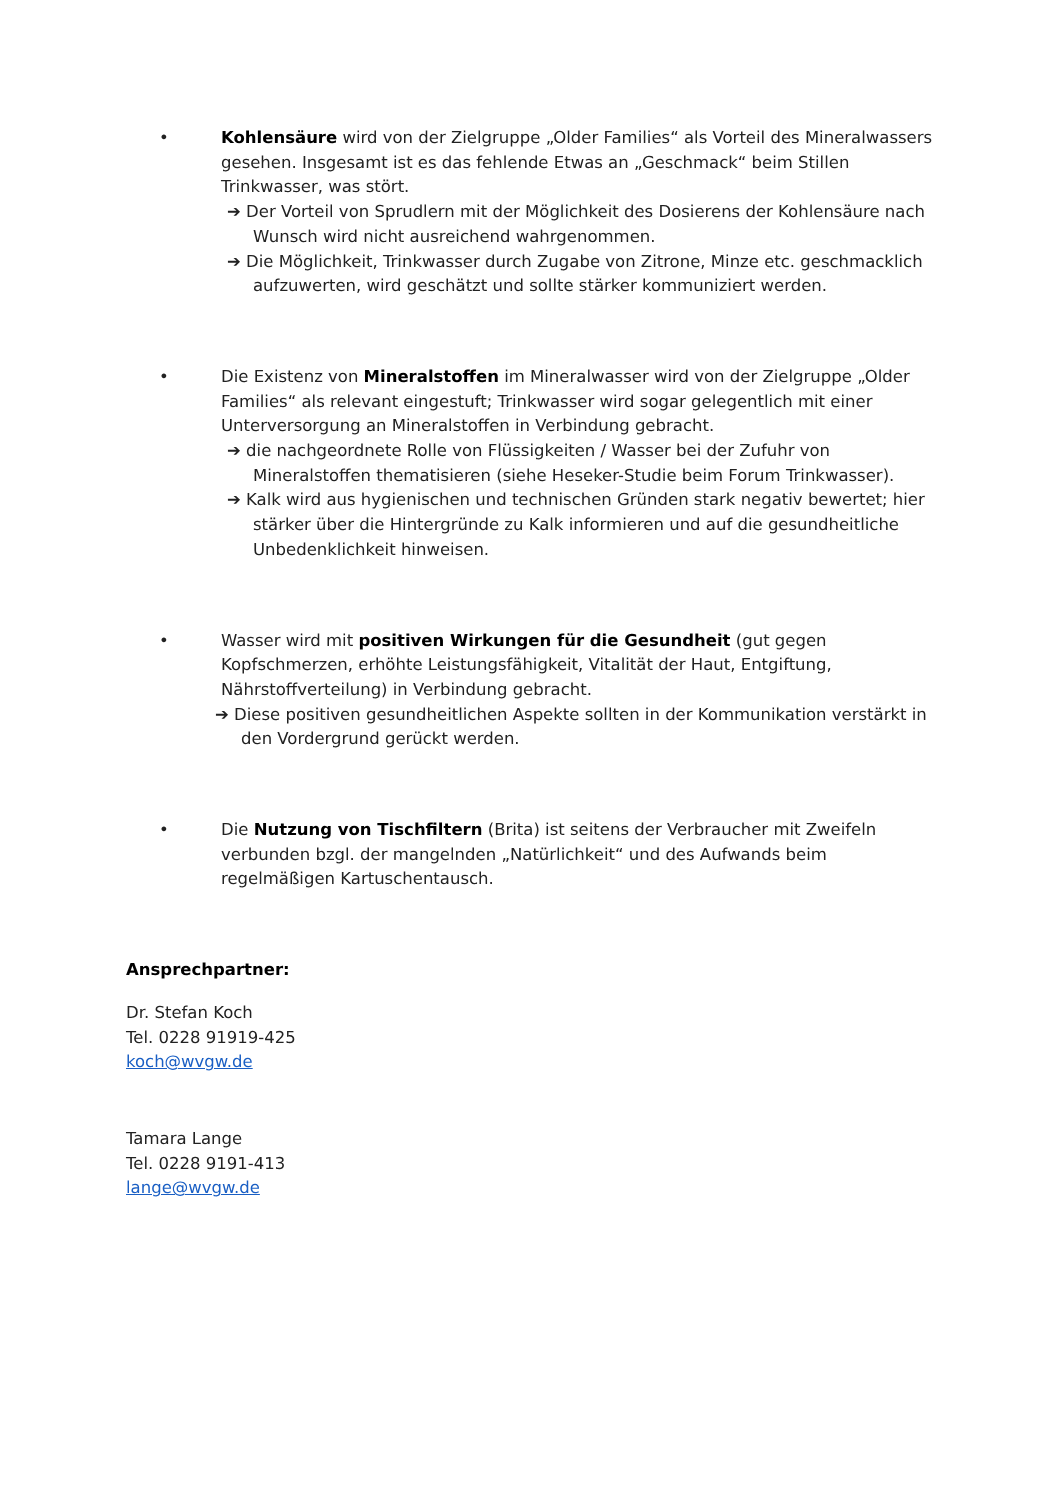• Kohlensäure wird von der Zielgruppe „Older Families“ als Vorteil des Mineralwassers gesehen. Insgesamt ist es das fehlende Etwas an „Geschmack“ beim Stillen Trinkwasser, was stört.
➔ Der Vorteil von Sprudlern mit der Möglichkeit des Dosierens der Kohlensäure nach Wunsch wird nicht ausreichend wahrgenommen.
➔ Die Möglichkeit, Trinkwasser durch Zugabe von Zitrone, Minze etc. geschmacklich aufzuwerten, wird geschätzt und sollte stärker kommuniziert werden.
• Die Existenz von Mineralstoffen im Mineralwasser wird von der Zielgruppe „Older Families“ als relevant eingestuft; Trinkwasser wird sogar gelegentlich mit einer Unterversorgung an Mineralstoffen in Verbindung gebracht.
➔ die nachgeordnete Rolle von Flüssigkeiten / Wasser bei der Zufuhr von Mineralstoffen thematisieren (siehe Heseker-Studie beim Forum Trinkwasser).
➔ Kalk wird aus hygienischen und technischen Gründen stark negativ bewertet; hier stärker über die Hintergründe zu Kalk informieren und auf die gesundheitliche Unbedenklichkeit hinweisen.
• Wasser wird mit positiven Wirkungen für die Gesundheit (gut gegen Kopfschmerzen, erhöhte Leistungsfähigkeit, Vitalität der Haut, Entgiftung, Nährstoffverteilung) in Verbindung gebracht.
➔ Diese positiven gesundheitlichen Aspekte sollten in der Kommunikation verstärkt in den Vordergrund gerückt werden.
• Die Nutzung von Tischfiltern (Brita) ist seitens der Verbraucher mit Zweifeln verbunden bzgl. der mangelnden „Natürlichkeit“ und des Aufwands beim regelmäßigen Kartuschentausch.
Ansprechpartner:
Dr. Stefan Koch
Tel. 0228 91919-425
koch@wvgw.de
Tamara Lange
Tel. 0228 9191-413
lange@wvgw.de